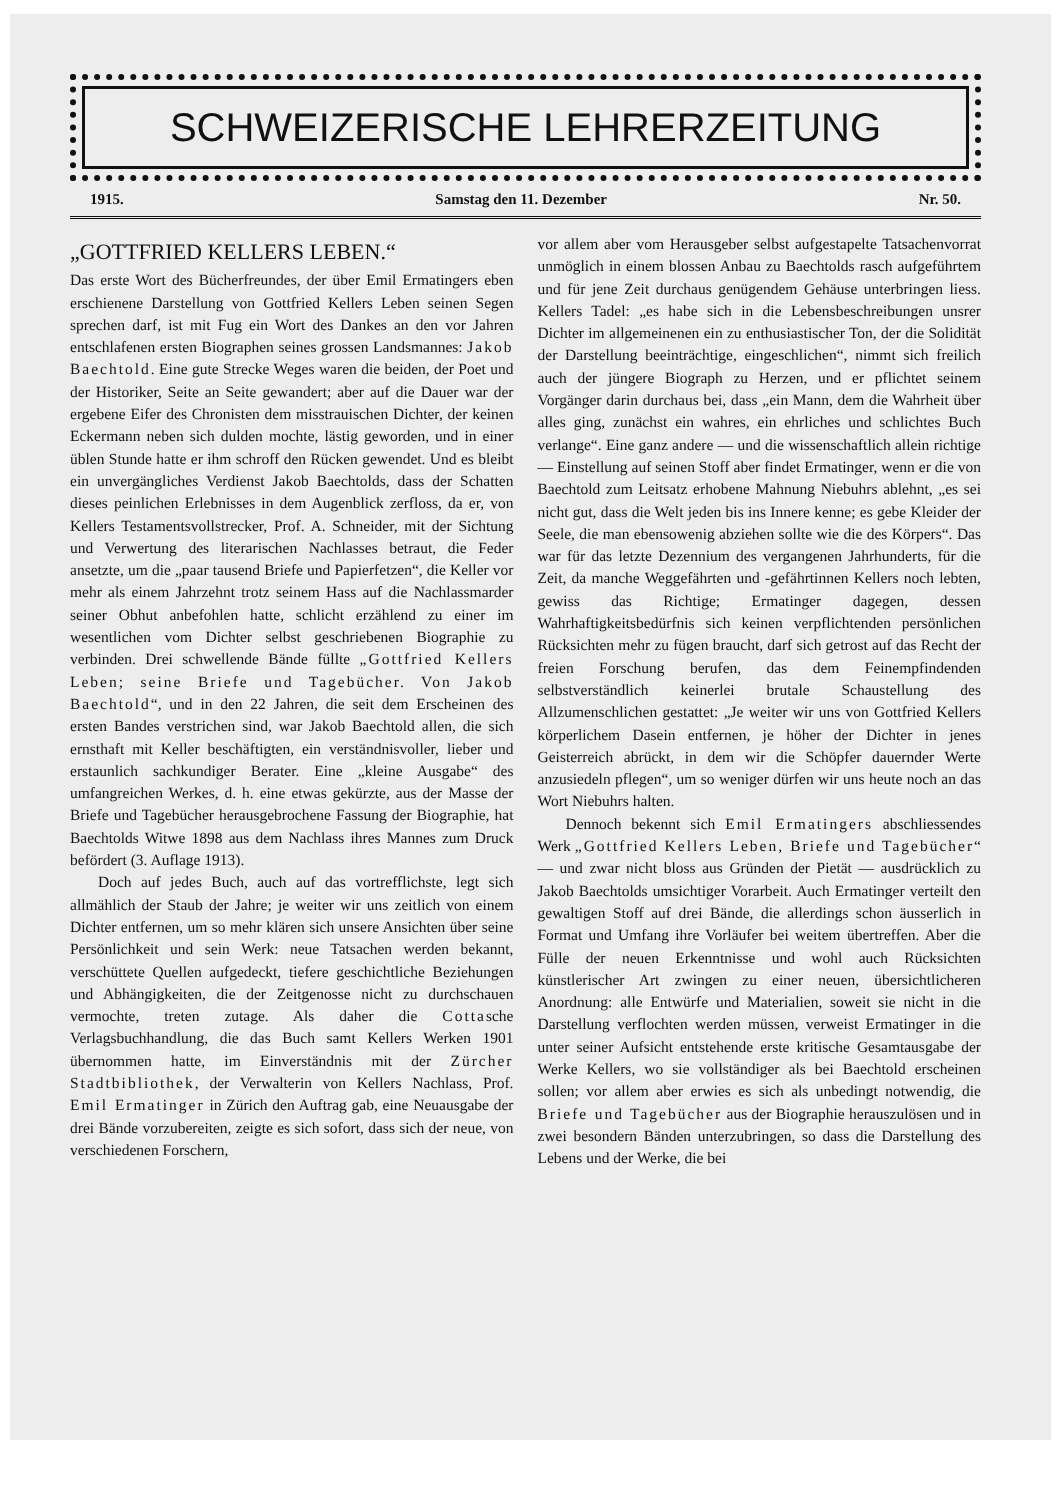SCHWEIZERISCHE LEHRERZEITUNG
1915. Samstag den 11. Dezember Nr. 50.
„GOTTFRIED KELLERS LEBEN.“
Das erste Wort des Bücherfreundes, der über Emil Ermatingers eben erschienene Darstellung von Gottfried Kellers Leben seinen Segen sprechen darf, ist mit Fug ein Wort des Dankes an den vor Jahren entschlafenen ersten Biographen seines grossen Landsmannes: Jakob Baechtold. Eine gute Strecke Weges waren die beiden, der Poet und der Historiker, Seite an Seite gewandert; aber auf die Dauer war der ergebene Eifer des Chronisten dem misstrauischen Dichter, der keinen Eckermann neben sich dulden mochte, lästig geworden, und in einer üblen Stunde hatte er ihm schroff den Rücken gewendet. Und es bleibt ein unvergängliches Verdienst Jakob Baechtolds, dass der Schatten dieses peinlichen Erlebnisses in dem Augenblick zerfloss, da er, von Kellers Testamentsvollstrecker, Prof. A. Schneider, mit der Sichtung und Verwertung des literarischen Nachlasses betraut, die Feder ansetzte, um die „paar tausend Briefe und Papierfetzen“, die Keller vor mehr als einem Jahrzehnt trotz seinem Hass auf die Nachlassmarder seiner Obhut anbefohlen hatte, schlicht erzählend zu einer im wesentlichen vom Dichter selbst geschriebenen Biographie zu verbinden. Drei schwellende Bände füllte „Gottfried Kellers Leben; seine Briefe und Tagebücher. Von Jakob Baechtold“, und in den 22 Jahren, die seit dem Erscheinen des ersten Bandes verstrichen sind, war Jakob Baechtold allen, die sich ernsthaft mit Keller beschäftigten, ein verständnisvoller, lieber und erstaunlich sachkundiger Berater. Eine „kleine Ausgabe“ des umfangreichen Werkes, d. h. eine etwas gekürzte, aus der Masse der Briefe und Tagebücher herausgebrochene Fassung der Biographie, hat Baechtolds Witwe 1898 aus dem Nachlass ihres Mannes zum Druck befördert (3. Auflage 1913).
Doch auf jedes Buch, auch auf das vortrefflichste, legt sich allmählich der Staub der Jahre; je weiter wir uns zeitlich von einem Dichter entfernen, um so mehr klären sich unsere Ansichten über seine Persönlichkeit und sein Werk: neue Tatsachen werden bekannt, verschüttete Quellen aufgedeckt, tiefere geschichtliche Beziehungen und Abhängigkeiten, die der Zeitgenosse nicht zu durchschauen vermochte, treten zutage. Als daher die Cottasche Verlagsbuchhandlung, die das Buch samt Kellers Werken 1901 übernommen hatte, im Einverständnis mit der Zürcher Stadtbibliothek, der Verwalterin von Kellers Nachlass, Prof. Emil Ermatinger in Zürich den Auftrag gab, eine Neuausgabe der drei Bände vorzubereiten, zeigte es sich sofort, dass sich der neue, von verschiedenen Forschern,
vor allem aber vom Herausgeber selbst aufgestapelte Tatsachenvorrat unmöglich in einem blossen Anbau zu Baechtolds rasch aufgeführtem und für jene Zeit durchaus genügendem Gehäuse unterbringen liess. Kellers Tadel: „es habe sich in die Lebensbeschreibungen unsrer Dichter im allgemeinenen ein zu enthusiastischer Ton, der die Solidität der Darstellung beeinträchtige, eingeschlichen“, nimmt sich freilich auch der jüngere Biograph zu Herzen, und er pflichtet seinem Vorgänger darin durchaus bei, dass „ein Mann, dem die Wahrheit über alles ging, zunächst ein wahres, ein ehrliches und schlichtes Buch verlange“. Eine ganz andere — und die wissenschaftlich allein richtige — Einstellung auf seinen Stoff aber findet Ermatinger, wenn er die von Baechtold zum Leitsatz erhobene Mahnung Niebuhrs ablehnt, „es sei nicht gut, dass die Welt jeden bis ins Innere kenne; es gebe Kleider der Seele, die man ebensowenig abziehen sollte wie die des Körpers“. Das war für das letzte Dezennium des vergangenen Jahrhunderts, für die Zeit, da manche Weggefährten und -gefährtinnen Kellers noch lebten, gewiss das Richtige; Ermatinger dagegen, dessen Wahrhaftigkeitsbedürfnis sich keinen verpflichtenden persönlichen Rücksichten mehr zu fügen braucht, darf sich getrost auf das Recht der freien Forschung berufen, das dem Feinempfindenden selbstverständlich keinerlei brutale Schaustellung des Allzumenschlichen gestattet: „Je weiter wir uns von Gottfried Kellers körperlichem Dasein entfernen, je höher der Dichter in jenes Geisterreich abrückt, in dem wir die Schöpfer dauernder Werte anzusiedeln pflegen“, um so weniger dürfen wir uns heute noch an das Wort Niebuhrs halten.
Dennoch bekennt sich Emil Ermatingers abschliessendes Werk „Gottfried Kellers Leben, Briefe und Tagebücher“ — und zwar nicht bloss aus Gründen der Pietät — ausdrücklich zu Jakob Baechtolds umsichtiger Vorarbeit. Auch Ermatinger verteilt den gewaltigen Stoff auf drei Bände, die allerdings schon äusserlich in Format und Umfang ihre Vorläufer bei weitem übertreffen. Aber die Fülle der neuen Erkenntnisse und wohl auch Rücksichten künstlerischer Art zwingen zu einer neuen, übersichtlicheren Anordnung: alle Entwürfe und Materialien, soweit sie nicht in die Darstellung verflochten werden müssen, verweist Ermatinger in die unter seiner Aufsicht entstehende erste kritische Gesamtausgabe der Werke Kellers, wo sie vollständiger als bei Baechtold erscheinen sollen; vor allem aber erwies es sich als unbedingt notwendig, die Briefe und Tagebücher aus der Biographie herauszulösen und in zwei besondern Bänden unterzubringen, so dass die Darstellung des Lebens und der Werke, die bei